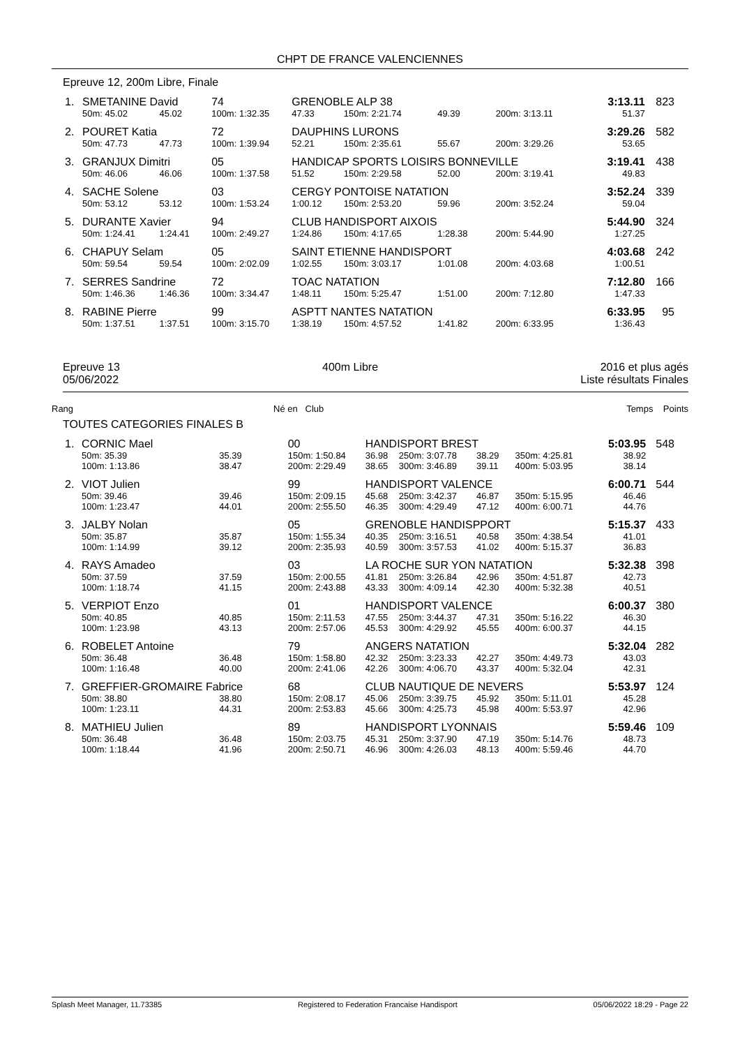CHPT DE FRANCE VALENCIENNES
Epreuve 12, 200m Libre, Finale
| 1. | SMETANINE David | | | 74 | GRENOBLE ALP 38 | | | | | | 3:13.11 | 823 |
| | 50m: 45.02 | 45.02 | | 100m: 1:32.35 | 47.33 | 150m: 2:21.74 | 49.39 | | 200m: 3:13.11 | | 51.37 | |
| 2. | POURET Katia | | | 72 | DAUPHINS LURONS | | | | | | 3:29.26 | 582 |
| | 50m: 47.73 | 47.73 | | 100m: 1:39.94 | 52.21 | 150m: 2:35.61 | 55.67 | | 200m: 3:29.26 | | 53.65 | |
| 3. | GRANJUX Dimitri | | | 05 | HANDICAP SPORTS LOISIRS BONNEVILLE | | | | | | 3:19.41 | 438 |
| | 50m: 46.06 | 46.06 | | 100m: 1:37.58 | 51.52 | 150m: 2:29.58 | 52.00 | | 200m: 3:19.41 | | 49.83 | |
| 4. | SACHE Solene | | | 03 | CERGY PONTOISE NATATION | | | | | | 3:52.24 | 339 |
| | 50m: 53.12 | 53.12 | | 100m: 1:53.24 | 1:00.12 | 150m: 2:53.20 | 59.96 | | 200m: 3:52.24 | | 59.04 | |
| 5. | DURANTE Xavier | | | 94 | CLUB HANDISPORT AIXOIS | | | | | | 5:44.90 | 324 |
| | 50m: 1:24.41 | 1:24.41 | | 100m: 2:49.27 | 1:24.86 | 150m: 4:17.65 | 1:28.38 | | 200m: 5:44.90 | | 1:27.25 | |
| 6. | CHAPUY Selam | | | 05 | SAINT ETIENNE HANDISPORT | | | | | | 4:03.68 | 242 |
| | 50m: 59.54 | 59.54 | | 100m: 2:02.09 | 1:02.55 | 150m: 3:03.17 | 1:01.08 | | 200m: 4:03.68 | | 1:00.51 | |
| 7. | SERRES Sandrine | | | 72 | TOAC NATATION | | | | | | 7:12.80 | 166 |
| | 50m: 1:46.36 | 1:46.36 | | 100m: 3:34.47 | 1:48.11 | 150m: 5:25.47 | 1:51.00 | | 200m: 7:12.80 | | 1:47.33 | |
| 8. | RABINE Pierre | | | 99 | ASPTT NANTES NATATION | | | | | | 6:33.95 | 95 |
| | 50m: 1:37.51 | 1:37.51 | | 100m: 3:15.70 | 1:38.19 | 150m: 4:57.52 | 1:41.82 | | 200m: 6:33.95 | | 1:36.43 | |
Epreuve 13
05/06/2022
400m Libre 2016 et plus agés
Liste résultats Finales
Rang Né en Club Temps Points
TOUTES CATEGORIES FINALES B
| 1. | CORNIC Mael | | | 00 | HANDISPORT BREST | | | | | | 5:03.95 | 548 |
| | 50m: 35.39 100m: 1:13.86 | 35.39 38.47 | | 150m: 1:50.84 200m: 2:29.49 | 36.98 38.65 | 250m: 3:07.78 300m: 3:46.89 | 38.29 39.11 | | 350m: 4:25.81 400m: 5:03.95 | | 38.92 38.14 | |
| 2. | VIOT Julien | | | 99 | HANDISPORT VALENCE | | | | | | 6:00.71 | 544 |
| | 50m: 39.46 100m: 1:23.47 | 39.46 44.01 | | 150m: 2:09.15 200m: 2:55.50 | 45.68 46.35 | 250m: 3:42.37 300m: 4:29.49 | 46.87 47.12 | | 350m: 5:15.95 400m: 6:00.71 | | 46.46 44.76 | |
| 3. | JALBY Nolan | | | 05 | GRENOBLE HANDISPPORT | | | | | | 5:15.37 | 433 |
| | 50m: 35.87 100m: 1:14.99 | 35.87 39.12 | | 150m: 1:55.34 200m: 2:35.93 | 40.35 40.59 | 250m: 3:16.51 300m: 3:57.53 | 40.58 41.02 | | 350m: 4:38.54 400m: 5:15.37 | | 41.01 36.83 | |
| 4. | RAYS Amadeo | | | 03 | LA ROCHE SUR YON NATATION | | | | | | 5:32.38 | 398 |
| | 50m: 37.59 100m: 1:18.74 | 37.59 41.15 | | 150m: 2:00.55 200m: 2:43.88 | 41.81 43.33 | 250m: 3:26.84 300m: 4:09.14 | 42.96 42.30 | | 350m: 4:51.87 400m: 5:32.38 | | 42.73 40.51 | |
| 5. | VERPIOT Enzo | | | 01 | HANDISPORT VALENCE | | | | | | 6:00.37 | 380 |
| | 50m: 40.85 100m: 1:23.98 | 40.85 43.13 | | 150m: 2:11.53 200m: 2:57.06 | 47.55 45.53 | 250m: 3:44.37 300m: 4:29.92 | 47.31 45.55 | | 350m: 5:16.22 400m: 6:00.37 | | 46.30 44.15 | |
| 6. | ROBELET Antoine | | | 79 | ANGERS NATATION | | | | | | 5:32.04 | 282 |
| | 50m: 36.48 100m: 1:16.48 | 36.48 40.00 | | 150m: 1:58.80 200m: 2:41.06 | 42.32 42.26 | 250m: 3:23.33 300m: 4:06.70 | 42.27 43.37 | | 350m: 4:49.73 400m: 5:32.04 | | 43.03 42.31 | |
| 7. | GREFFIER-GROMAIRE Fabrice | | | 68 | CLUB NAUTIQUE DE NEVERS | | | | | | 5:53.97 | 124 |
| | 50m: 38.80 100m: 1:23.11 | 38.80 44.31 | | 150m: 2:08.17 200m: 2:53.83 | 45.06 45.66 | 250m: 3:39.75 300m: 4:25.73 | 45.92 45.98 | | 350m: 5:11.01 400m: 5:53.97 | | 45.28 42.96 | |
| 8. | MATHIEU Julien | | | 89 | HANDISPORT LYONNAIS | | | | | | 5:59.46 | 109 |
| | 50m: 36.48 100m: 1:18.44 | 36.48 41.96 | | 150m: 2:03.75 200m: 2:50.71 | 45.31 46.96 | 250m: 3:37.90 300m: 4:26.03 | 47.19 48.13 | | 350m: 5:14.76 400m: 5:59.46 | | 48.73 44.70 | |
Splash Meet Manager, 11.73385 Registered to Federation Francaise Handisport 05/06/2022 18:29 - Page 22